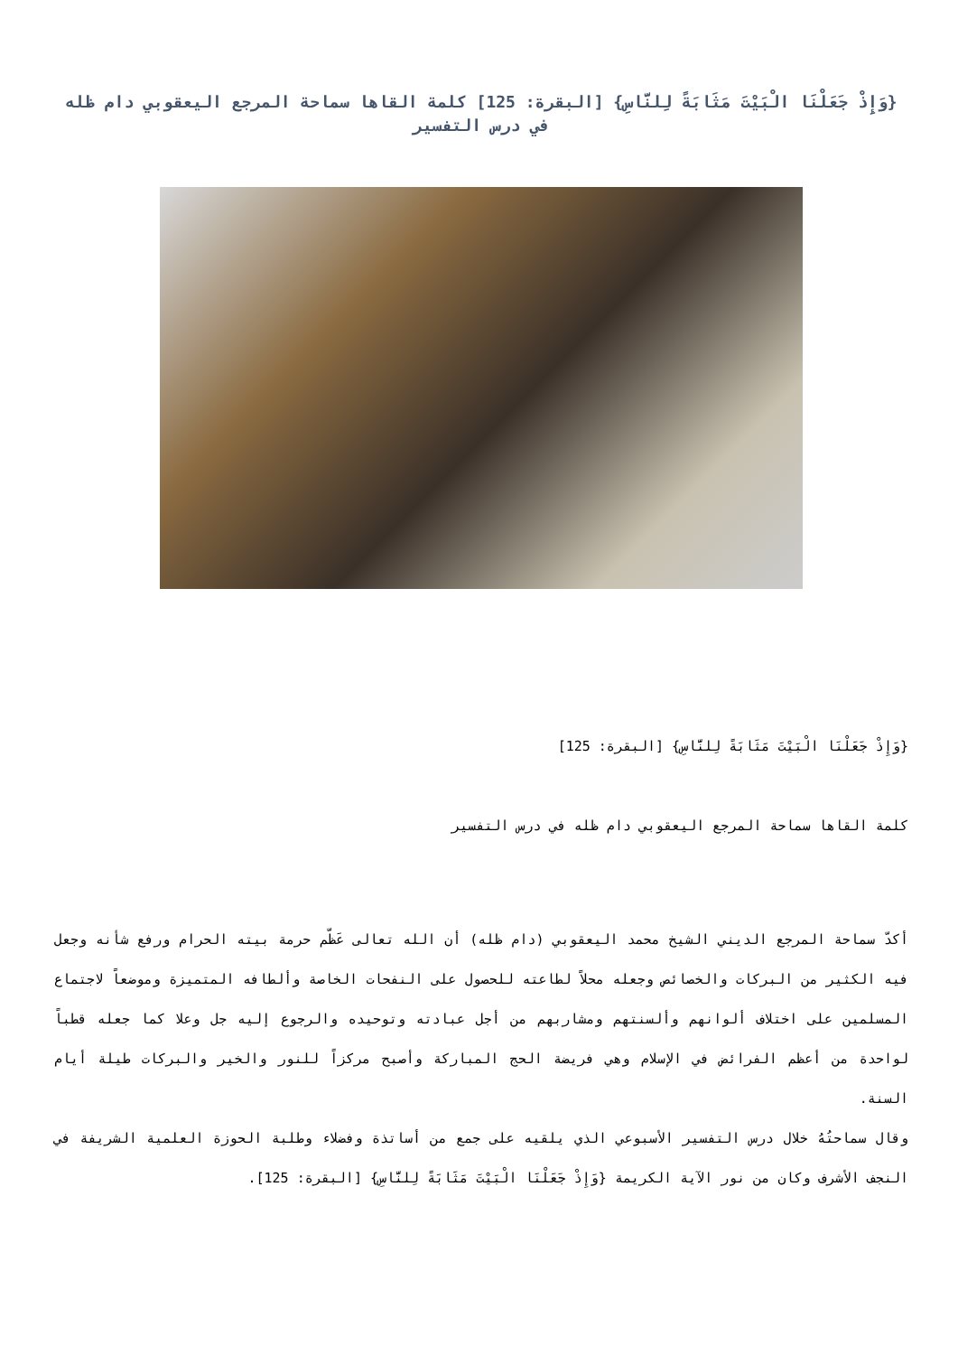{وَإِذْ جَعَلْنَا الْبَيْتَ مَثَابَةً لِلنَّاسِ} [البقرة: 125] كلمة القاها سماحة المرجع اليعقوبي دام ظله في درس التفسير
{وَإِذْ جَعَلْنَا الْبَيْتَ مَثَابَةً لِلنَّاسِ} [البقرة: 125]
كلمة القاها سماحة المرجع اليعقوبي دام ظله في درس التفسير
أكدّ سماحة المرجع الديني الشيخ محمد اليعقوبي (دام ظله) أن الله تعالى عَظّم حرمة بيته الحرام ورفع شأنه وجعل فيه الكثير من البركات والخصائص وجعله محلاً لطاعته للحصول على النفحات الخاصة وألطافه المتميزة وموضعاً لاجتماع المسلمين على اختلاف ألوانهم وألسنتهم ومشاربهم من أجل عبادته وتوحيده والرجوع إليه جل وعلا كما جعله قطباً لواحدة من أعظم الفرائض في الإسلام وهي فريضة الحج المباركة وأصبح مركزاً للنور والخير والبركات طيلة أيام السنة.
وقال سماحتُهُ خلال درس التفسير الأسبوعي الذي يلقيه على جمع من أساتذة وفضلاء وطلبة الحوزة العلمية الشريفة في النجف الأشرف وكان من نور الآية الكريمة {وَإِذْ جَعَلْنَا الْبَيْتَ مَثَابَةً لِلنَّاسِ} [البقرة: 125].